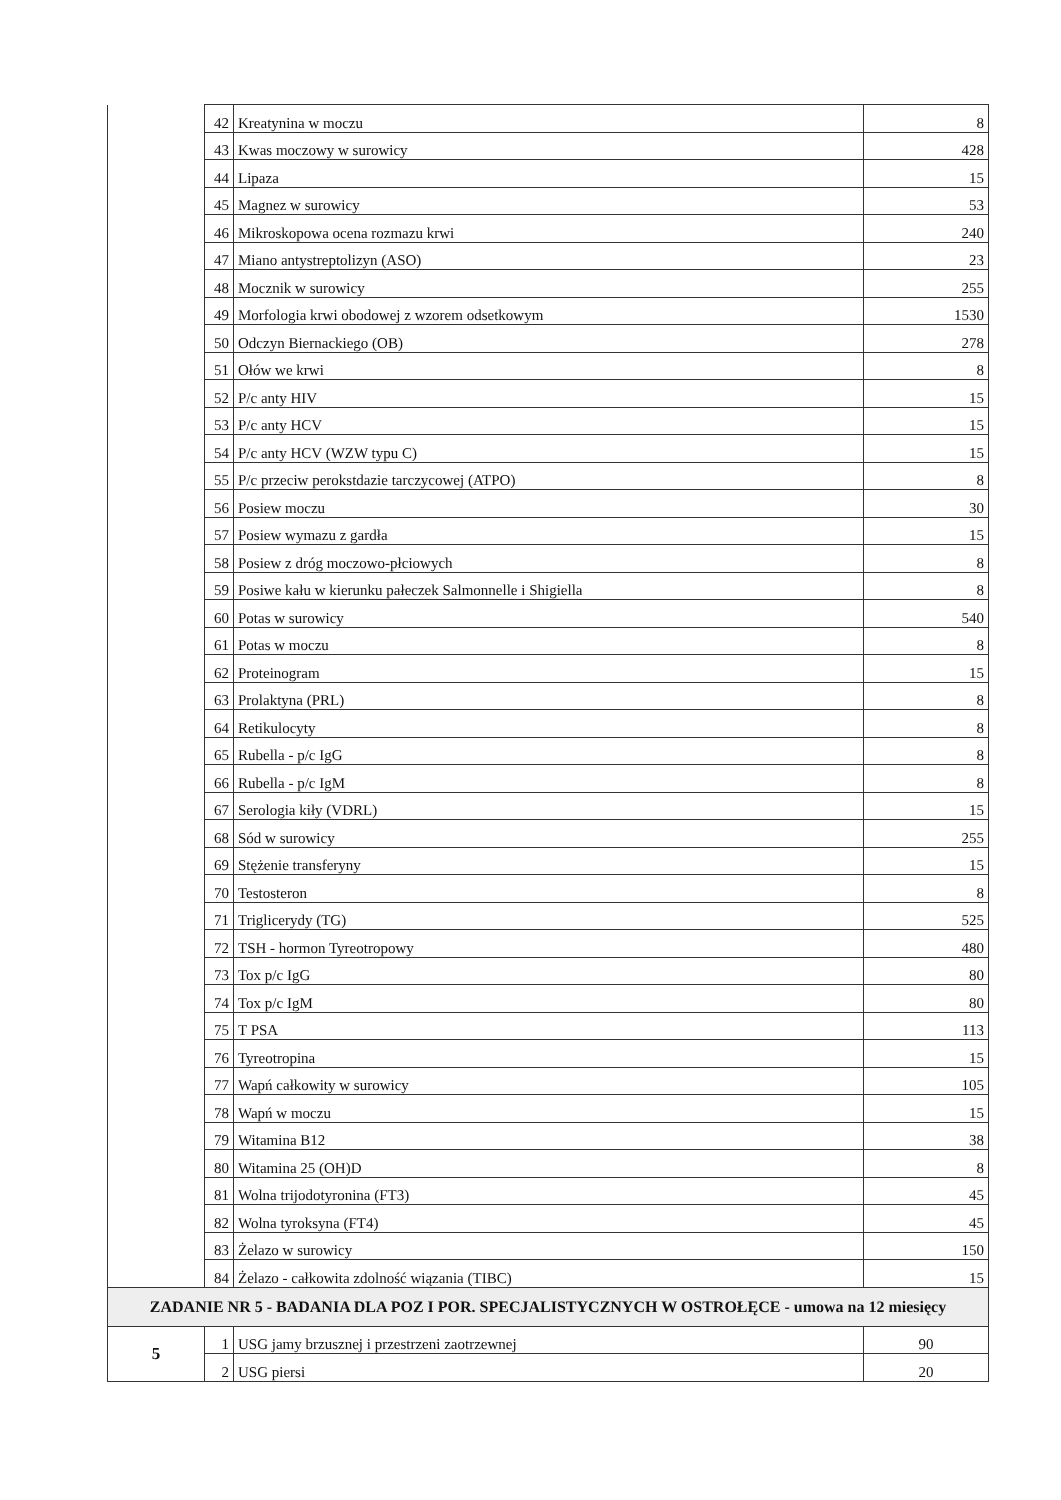| | 42 | Kreatynina w moczu | 8 |
| | 43 | Kwas moczowy w surowicy | 428 |
| | 44 | Lipaza | 15 |
| | 45 | Magnez w surowicy | 53 |
| | 46 | Mikroskopowa ocena rozmazu krwi | 240 |
| | 47 | Miano antystreptolizyn (ASO) | 23 |
| | 48 | Mocznik w surowicy | 255 |
| | 49 | Morfologia krwi obodowej z wzorem odsetkowym | 1530 |
| | 50 | Odczyn Biernackiego (OB) | 278 |
| | 51 | Ołów we krwi | 8 |
| | 52 | P/c anty HIV | 15 |
| | 53 | P/c anty HCV | 15 |
| | 54 | P/c anty HCV (WZW typu C) | 15 |
| | 55 | P/c przeciw perokstdazie tarczycowej (ATPO) | 8 |
| | 56 | Posiew moczu | 30 |
| | 57 | Posiew wymazu z gardła | 15 |
| | 58 | Posiew z dróg moczowo-płciowych | 8 |
| | 59 | Posiwe kału w kierunku pałeczek Salmonnelle i Shigiella | 8 |
| | 60 | Potas w surowicy | 540 |
| | 61 | Potas w moczu | 8 |
| | 62 | Proteinogram | 15 |
| | 63 | Prolaktyna (PRL) | 8 |
| | 64 | Retikulocyty | 8 |
| | 65 | Rubella - p/c IgG | 8 |
| | 66 | Rubella - p/c IgM | 8 |
| | 67 | Serologia kiły (VDRL) | 15 |
| | 68 | Sód w surowicy | 255 |
| | 69 | Stężenie transferyny | 15 |
| | 70 | Testosteron | 8 |
| | 71 | Triglicerydy (TG) | 525 |
| | 72 | TSH - hormon Tyreotropowy | 480 |
| | 73 | Tox p/c IgG | 80 |
| | 74 | Tox p/c IgM | 80 |
| | 75 | T PSA | 113 |
| | 76 | Tyreotropina | 15 |
| | 77 | Wapń całkowity w surowicy | 105 |
| | 78 | Wapń w moczu | 15 |
| | 79 | Witamina B12 | 38 |
| | 80 | Witamina 25 (OH)D | 8 |
| | 81 | Wolna trijodotyronina (FT3) | 45 |
| | 82 | Wolna tyroksyna (FT4) | 45 |
| | 83 | Żelazo w surowicy | 150 |
| | 84 | Żelazo - całkowita zdolność wiązania (TIBC) | 15 |
| ZADANIE NR 5 - BADANIA DLA POZ I POR. SPECJALISTYCZNYCH W OSTROŁĘCE - umowa na 12 miesięcy | | | |
| 5 | 1 | USG jamy brzusznej i przestrzeni zaotrzewnej | 90 |
| | 2 | USG piersi | 20 |